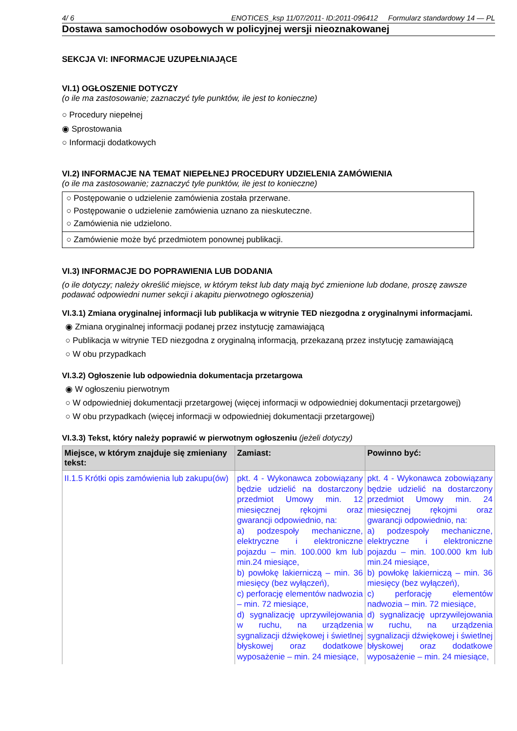4/ 6 ENOTICES_ksp 11/07/2011- ID:2011-096412 Formularz standardowy 14 — PL
Dostawa samochodów osobowych w policyjnej wersji nieoznakowanej
SEKCJA VI: INFORMACJE UZUPEŁNIAJĄCE
VI.1) OGŁOSZENIE DOTYCZY
(o ile ma zastosowanie; zaznaczyć tyle punktów, ile jest to konieczne)
○ Procedury niepełnej
◉ Sprostowania
○ Informacji dodatkowych
VI.2) INFORMACJE NA TEMAT NIEPEŁNEJ PROCEDURY UDZIELENIA ZAMÓWIENIA
(o ile ma zastosowanie; zaznaczyć tyle punktów, ile jest to konieczne)
○ Postępowanie o udzielenie zamówienia została przerwane.
○ Postępowanie o udzielenie zamówienia uznano za nieskuteczne.
○ Zamówienia nie udzielono.
○ Zamówienie może być przedmiotem ponownej publikacji.
VI.3) INFORMACJE DO POPRAWIENIA LUB DODANIA
(o ile dotyczy; należy określić miejsce, w którym tekst lub daty mają być zmienione lub dodane, proszę zawsze podawać odpowiedni numer sekcji i akapitu pierwotnego ogłoszenia)
VI.3.1) Zmiana oryginalnej informacji lub publikacja w witrynie TED niezgodna z oryginalnymi informacjami.
◉ Zmiana oryginalnej informacji podanej przez instytucję zamawiającą
○ Publikacja w witrynie TED niezgodna z oryginalną informacją, przekazaną przez instytucję zamawiającą
○ W obu przypadkach
VI.3.2) Ogłoszenie lub odpowiednia dokumentacja przetargowa
◉ W ogłoszeniu pierwotnym
○ W odpowiedniej dokumentacji przetargowej (więcej informacji w odpowiedniej dokumentacji przetargowej)
○ W obu przypadkach (więcej informacji w odpowiedniej dokumentacji przetargowej)
VI.3.3) Tekst, który należy poprawić w pierwotnym ogłoszeniu (jeżeli dotyczy)
| Miejsce, w którym znajduje się zmieniany tekst: | Zamiast: | Powinno być: |
| --- | --- | --- |
| II.1.5 Krótki opis zamówienia lub zakupu(ów) | pkt. 4 - Wykonawca zobowiązany będzie udzielić na dostarczony przedmiot Umowy min. 12 miesięcznej rękojmi oraz gwarancji odpowiednio, na: a) podzespoły mechaniczne, elektryczne i elektroniczne pojazdu – min. 100.000 km lub min.24 miesiące, b) powłokę lakierniczą – min. 36 miesięcy (bez wyłączeń), c) perforację elementów nadwozia – min. 72 miesiące, d) sygnalizację uprzywilejowania w ruchu, na urządzenia sygnalizacji dźwiękowej i świetlnej błyskowej oraz dodatkowe wyposażenie – min. 24 miesiące, | pkt. 4 - Wykonawca zobowiązany będzie udzielić na dostarczony przedmiot Umowy min. 24 miesięcznej rękojmi oraz gwarancji odpowiednio, na: a) podzespoły mechaniczne, elektryczne i elektroniczne pojazdu – min. 100.000 km lub min.24 miesiące, b) powłokę lakierniczą – min. 36 miesięcy (bez wyłączeń), c) perforację elementów nadwozia – min. 72 miesiące, d) sygnalizację uprzywilejowania w ruchu, na urządzenia sygnalizacji dźwiękowej i świetlnej błyskowej oraz dodatkowe wyposażenie – min. 24 miesiące, |